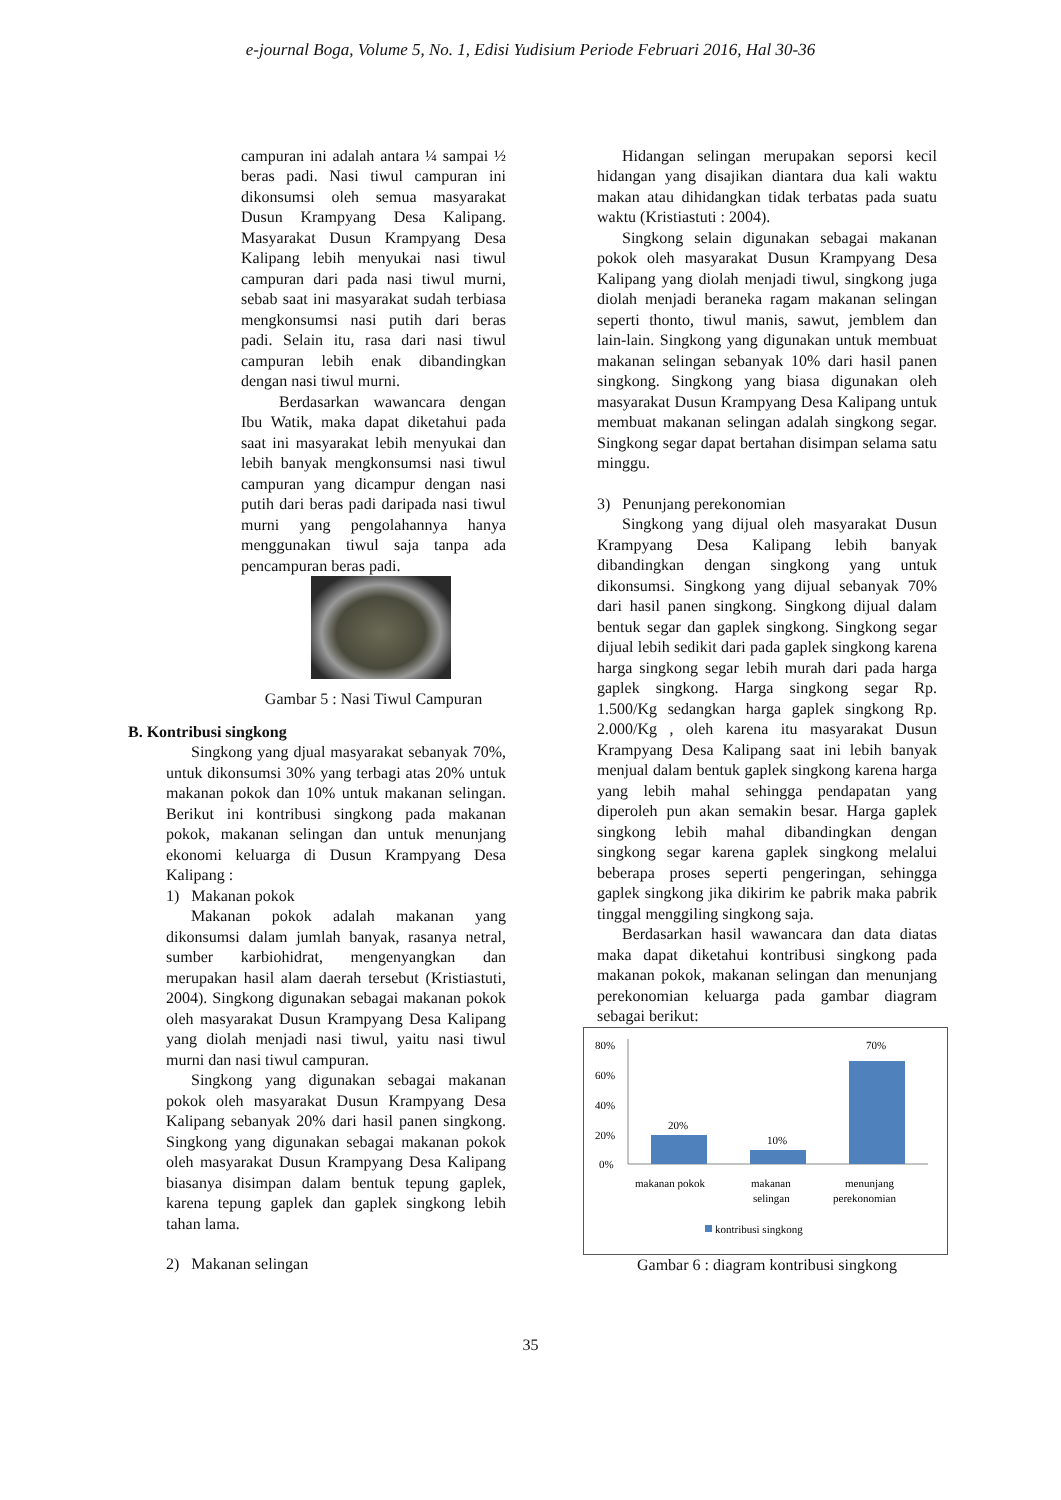e-journal Boga, Volume 5, No. 1, Edisi Yudisium Periode Februari 2016, Hal 30-36
campuran ini adalah antara ¼ sampai ½ beras padi. Nasi tiwul campuran ini dikonsumsi oleh semua masyarakat Dusun Krampyang Desa Kalipang. Masyarakat Dusun Krampyang Desa Kalipang lebih menyukai nasi tiwul campuran dari pada nasi tiwul murni, sebab saat ini masyarakat sudah terbiasa mengkonsumsi nasi putih dari beras padi. Selain itu, rasa dari nasi tiwul campuran lebih enak dibandingkan dengan nasi tiwul murni.
Berdasarkan wawancara dengan Ibu Watik, maka dapat diketahui pada saat ini masyarakat lebih menyukai dan lebih banyak mengkonsumsi nasi tiwul campuran yang dicampur dengan nasi putih dari beras padi daripada nasi tiwul murni yang pengolahannya hanya menggunakan tiwul saja tanpa ada pencampuran beras padi.
Gambar 5 : Nasi Tiwul Campuran
B. Kontribusi singkong
Singkong yang djual masyarakat sebanyak 70%, untuk dikonsumsi 30% yang terbagi atas 20% untuk makanan pokok dan 10% untuk makanan selingan. Berikut ini kontribusi singkong pada makanan pokok, makanan selingan dan untuk menunjang ekonomi keluarga di Dusun Krampyang Desa Kalipang :
1) Makanan pokok
Makanan pokok adalah makanan yang dikonsumsi dalam jumlah banyak, rasanya netral, sumber karbiohidrat, mengenyangkan dan merupakan hasil alam daerah tersebut (Kristiastuti, 2004). Singkong digunakan sebagai makanan pokok oleh masyarakat Dusun Krampyang Desa Kalipang yang diolah menjadi nasi tiwul, yaitu nasi tiwul murni dan nasi tiwul campuran.
Singkong yang digunakan sebagai makanan pokok oleh masyarakat Dusun Krampyang Desa Kalipang sebanyak 20% dari hasil panen singkong. Singkong yang digunakan sebagai makanan pokok oleh masyarakat Dusun Krampyang Desa Kalipang biasanya disimpan dalam bentuk tepung gaplek, karena tepung gaplek dan gaplek singkong lebih tahan lama.
2) Makanan selingan
Hidangan selingan merupakan seporsi kecil hidangan yang disajikan diantara dua kali waktu makan atau dihidangkan tidak terbatas pada suatu waktu (Kristiastuti : 2004).
Singkong selain digunakan sebagai makanan pokok oleh masyarakat Dusun Krampyang Desa Kalipang yang diolah menjadi tiwul, singkong juga diolah menjadi beraneka ragam makanan selingan seperti thonto, tiwul manis, sawut, jemblem dan lain-lain. Singkong yang digunakan untuk membuat makanan selingan sebanyak 10% dari hasil panen singkong. Singkong yang biasa digunakan oleh masyarakat Dusun Krampyang Desa Kalipang untuk membuat makanan selingan adalah singkong segar. Singkong segar dapat bertahan disimpan selama satu minggu.
3) Penunjang perekonomian
Singkong yang dijual oleh masyarakat Dusun Krampyang Desa Kalipang lebih banyak dibandingkan dengan singkong yang untuk dikonsumsi. Singkong yang dijual sebanyak 70% dari hasil panen singkong. Singkong dijual dalam bentuk segar dan gaplek singkong. Singkong segar dijual lebih sedikit dari pada gaplek singkong karena harga singkong segar lebih murah dari pada harga gaplek singkong. Harga singkong segar Rp. 1.500/Kg sedangkan harga gaplek singkong Rp. 2.000/Kg , oleh karena itu masyarakat Dusun Krampyang Desa Kalipang saat ini lebih banyak menjual dalam bentuk gaplek singkong karena harga yang lebih mahal sehingga pendapatan yang diperoleh pun akan semakin besar. Harga gaplek singkong lebih mahal dibandingkan dengan singkong segar karena gaplek singkong melalui beberapa proses seperti pengeringan, sehingga gaplek singkong jika dikirim ke pabrik maka pabrik tinggal menggiling singkong saja.
Berdasarkan hasil wawancara dan data diatas maka dapat diketahui kontribusi singkong pada makanan pokok, makanan selingan dan menunjang perekonomian keluarga pada gambar diagram sebagai berikut:
80%
60%
40%
20%
0%
20%
10%
70%
makanan pokok
makanan
selingan
menunjang
perekonomian
kontribusi singkong
Gambar 6 : diagram kontribusi singkong
35